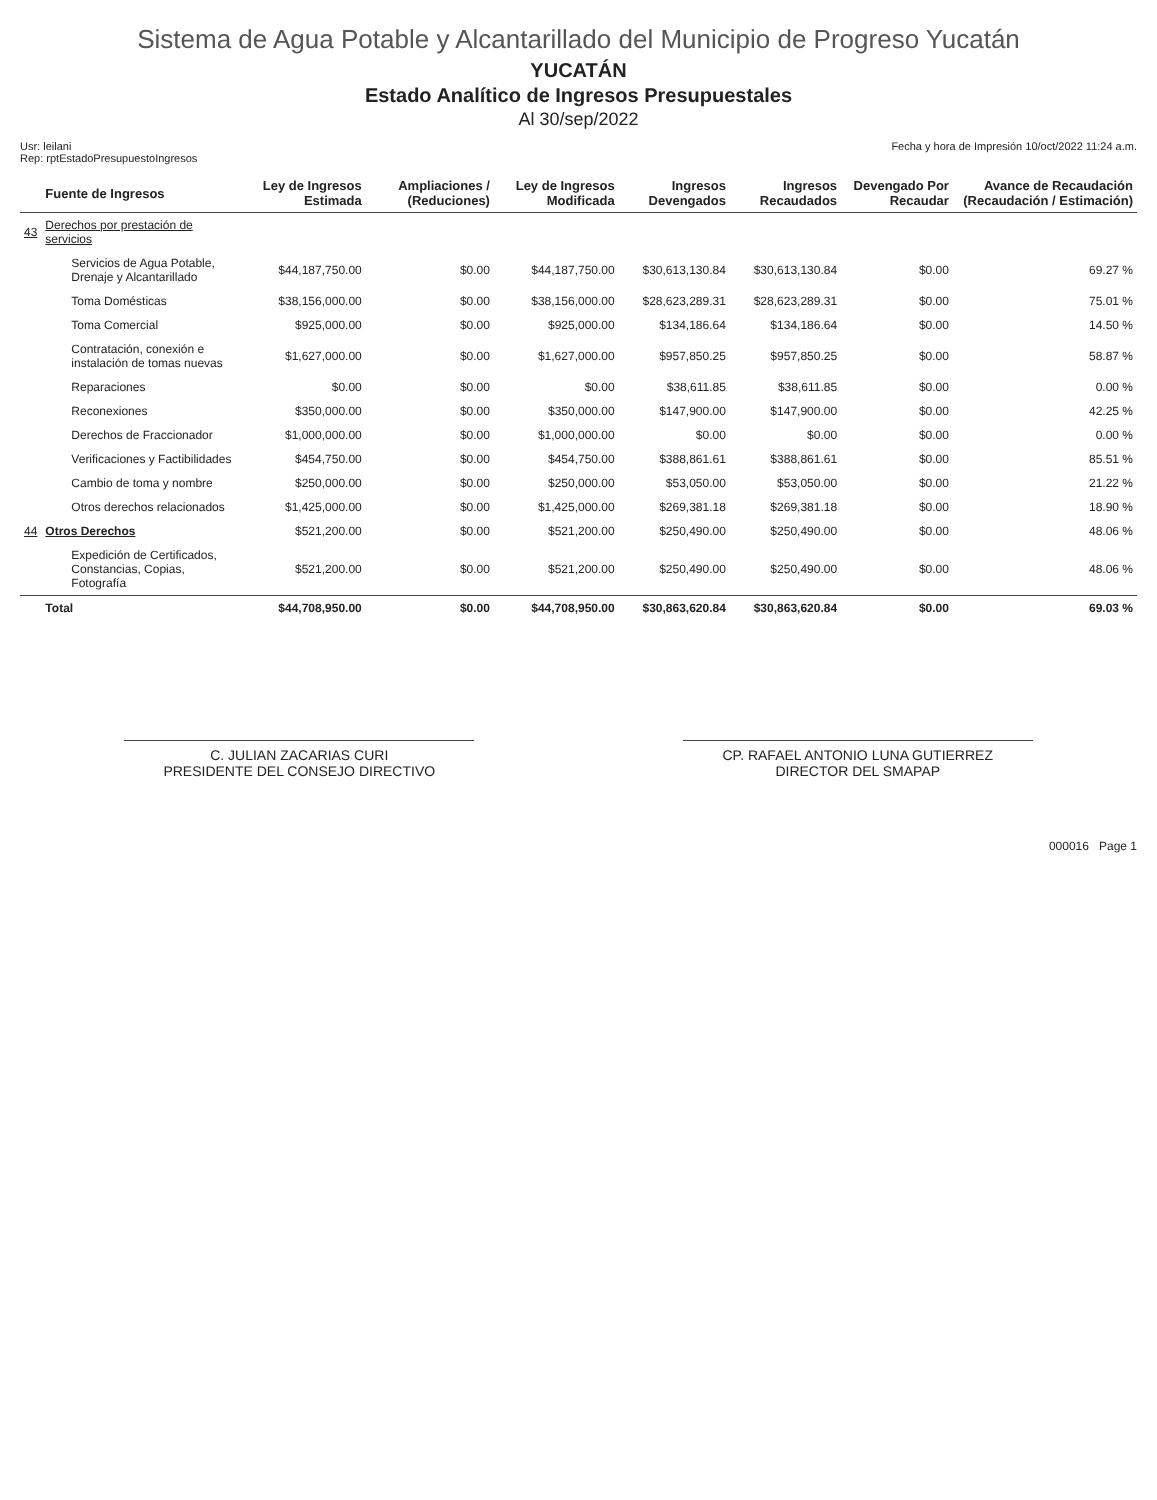Sistema de Agua Potable y Alcantarillado del Municipio de Progreso Yucatán
YUCATÁN
Estado Analítico de Ingresos Presupuestales
Al 30/sep/2022
Usr: leilani
Rep: rptEstadoPresupuestoIngresos
Fecha y hora de Impresión 10/oct/2022 11:24 a.m.
| | Fuente de Ingresos | Ley de Ingresos Estimada | Ampliaciones / (Reduciones) | Ley de Ingresos Modificada | Ingresos Devengados | Ingresos Recaudados | Devengado Por Recaudar | Avance de Recaudación (Recaudación / Estimación) |
| --- | --- | --- | --- | --- | --- | --- | --- | --- |
| 43 | Derechos por prestación de servicios | | | | | | | |
| | Servicios de Agua Potable, Drenaje y Alcantarillado | $44,187,750.00 | $0.00 | $44,187,750.00 | $30,613,130.84 | $30,613,130.84 | $0.00 | 69.27 % |
| | Toma Domésticas | $38,156,000.00 | $0.00 | $38,156,000.00 | $28,623,289.31 | $28,623,289.31 | $0.00 | 75.01 % |
| | Toma Comercial | $925,000.00 | $0.00 | $925,000.00 | $134,186.64 | $134,186.64 | $0.00 | 14.50 % |
| | Contratación, conexión e instalación de tomas nuevas | $1,627,000.00 | $0.00 | $1,627,000.00 | $957,850.25 | $957,850.25 | $0.00 | 58.87 % |
| | Reparaciones | $0.00 | $0.00 | $0.00 | $38,611.85 | $38,611.85 | $0.00 | 0.00 % |
| | Reconexiones | $350,000.00 | $0.00 | $350,000.00 | $147,900.00 | $147,900.00 | $0.00 | 42.25 % |
| | Derechos de Fraccionador | $1,000,000.00 | $0.00 | $1,000,000.00 | $0.00 | $0.00 | $0.00 | 0.00 % |
| | Verificaciones y Factibilidades | $454,750.00 | $0.00 | $454,750.00 | $388,861.61 | $388,861.61 | $0.00 | 85.51 % |
| | Cambio de toma y nombre | $250,000.00 | $0.00 | $250,000.00 | $53,050.00 | $53,050.00 | $0.00 | 21.22 % |
| | Otros derechos relacionados | $1,425,000.00 | $0.00 | $1,425,000.00 | $269,381.18 | $269,381.18 | $0.00 | 18.90 % |
| 44 | Otros Derechos | $521,200.00 | $0.00 | $521,200.00 | $250,490.00 | $250,490.00 | $0.00 | 48.06 % |
| | Expedición de Certificados, Constancias, Copias, Fotografía | $521,200.00 | $0.00 | $521,200.00 | $250,490.00 | $250,490.00 | $0.00 | 48.06 % |
| | Total | $44,708,950.00 | $0.00 | $44,708,950.00 | $30,863,620.84 | $30,863,620.84 | $0.00 | 69.03 % |
C. JULIAN ZACARIAS CURI
PRESIDENTE DEL CONSEJO DIRECTIVO
CP. RAFAEL ANTONIO LUNA GUTIERREZ
DIRECTOR DEL SMAPAP
000016 Page 1